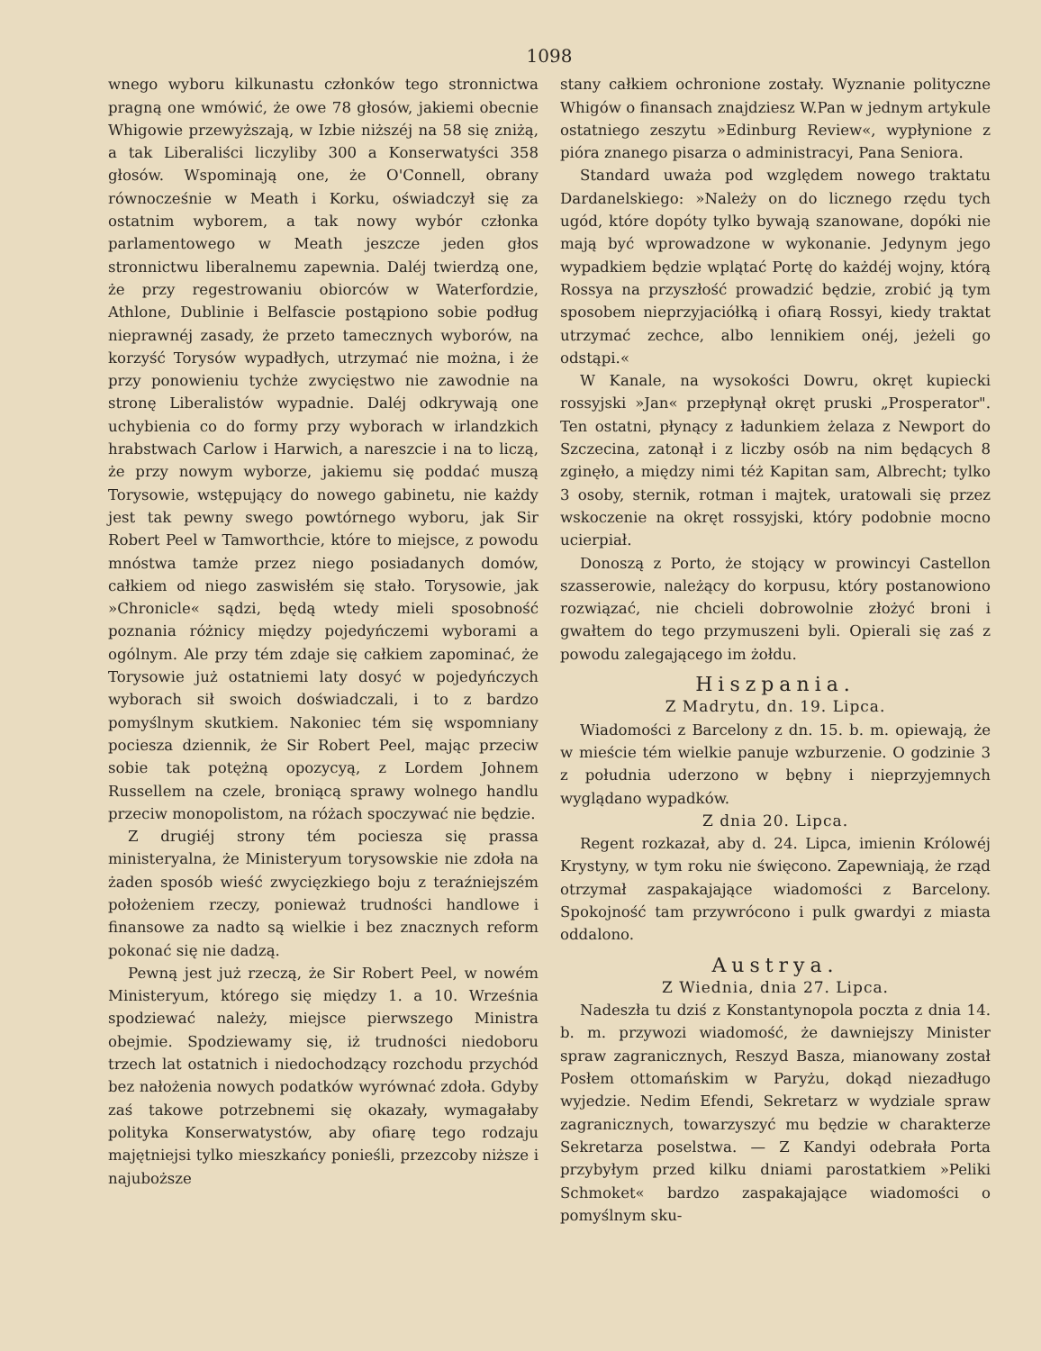1098
wnego wyboru kilkunastu członków tego stronnictwa pragną one wmówić, że owe 78 głosów, jakiemi obecnie Whigowie przewyższają, w Izbie niższéj na 58 się zniżą, a tak Liberaliści liczyliby 300 a Konserwatyści 358 głosów. Wspominają one, że O'Connell, obrany równocześnie w Meath i Korku, oświadczył się za ostatnim wyborem, a tak nowy wybór członka parlamentowego w Meath jeszcze jeden głos stronnictwu liberalnemu zapewnia. Daléj twierdzą one, że przy regestrowaniu obiorców w Waterfordzie, Athlone, Dublinie i Belfascie postąpiono sobie podług nieprawnéj zasady, że przeto tamecznych wyborów, na korzyść Torysów wypadłych, utrzymać nie można, i że przy ponowieniu tychże zwycięstwo nie zawodnie na stronę Liberalistów wypadnie. Daléj odkrywają one uchybienia co do formy przy wyborach w irlandzkich hrabstwach Carlow i Harwich, a nareszcie i na to liczą, że przy nowym wyborze, jakiemu się poddać muszą Torysowie, wstępujący do nowego gabinetu, nie każdy jest tak pewny swego powtórnego wyboru, jak Sir Robert Peel w Tamworthcie, które to miejsce, z powodu mnóstwa tamże przez niego posiadanych domów, całkiem od niego zaswisłém się stało. Torysowie, jak »Chronicle« sądzi, będą wtedy mieli sposobność poznania różnicy między pojedyńczemi wyborami a ogólnym. Ale przy tém zdaje się całkiem zapominać, że Torysowie już ostatniemi laty dosyć w pojedyńczych wyborach sił swoich doświadczali, i to z bardzo pomyślnym skutkiem. Nakoniec tém się wspomniany pociesza dziennik, że Sir Robert Peel, mając przeciw sobie tak potężną opozycyą, z Lordem Johnem Russellem na czele, broniącą sprawy wolnego handlu przeciw monopolistom, na różach spoczywać nie będzie.
Z drugiéj strony tém pociesza się prassa ministeryalna, że Ministeryum torysowskie nie zdoła na żaden sposób wieść zwycięzkiego boju z teraźniejszém położeniem rzeczy, ponieważ trudności handlowe i finansowe za nadto są wielkie i bez znacznych reform pokonać się nie dadzą.
Pewną jest już rzeczą, że Sir Robert Peel, w nowém Ministeryum, którego się między 1. a 10. Września spodziewać należy, miejsce pierwszego Ministra obejmie. Spodziewamy się, iż trudności niedoboru trzech lat ostatnich i niedochodzący rozchodu przychód bez nałożenia nowych podatków wyrównać zdoła. Gdyby zaś takowe potrzebnemi się okazały, wymagałaby polityka Konserwatystów, aby ofiarę tego rodzaju majętniejsi tylko mieszkańcy ponieśli, przezcoby niższe i najuboższe
stany całkiem ochronione zostały. Wyznanie polityczne Whigów o finansach znajdziesz W.Pan w jednym artykule ostatniego zeszytu »Edinburg Review«, wypłynione z pióra znanego pisarza o administracyi, Pana Seniora.
Standard uważa pod względem nowego traktatu Dardanelskiego: »Należy on do licznego rzędu tych ugód, które dopóty tylko bywają szanowane, dopóki nie mają być wprowadzone w wykonanie. Jedynym jego wypadkiem będzie wplątać Portę do każdéj wojny, którą Rossya na przyszłość prowadzić będzie, zrobić ją tym sposobem nieprzyjaciółką i ofiarą Rossyi, kiedy traktat utrzymać zechce, albo lennikiem onéj, jeżeli go odstąpi.«
W Kanale, na wysokości Dowru, okręt kupiecki rossyjski »Jan« przepłynął okręt pruski „Prosperator". Ten ostatni, płynący z ładunkiem żelaza z Newport do Szczecina, zatonął i z liczby osób na nim będących 8 zginęło, a między nimi téż Kapitan sam, Albrecht; tylko 3 osoby, sternik, rotman i majtek, uratowali się przez wskoczenie na okręt rossyjski, który podobnie mocno ucierpiał.
Donoszą z Porto, że stojący w prowincyi Castellon szasserowie, należący do korpusu, który postanowiono rozwiązać, nie chcieli dobrowolnie złożyć broni i gwałtem do tego przymuszeni byli. Opierali się zaś z powodu zalegającego im żołdu.
Hiszpania.
Z Madrytu, dn. 19. Lipca.
Wiadomości z Barcelony z dn. 15. b. m. opiewają, że w mieście tém wielkie panuje wzburzenie. O godzinie 3 z południa uderzono w bębny i nieprzyjemnych wyglądano wypadków.
Z dnia 20. Lipca.
Regent rozkazał, aby d. 24. Lipca, imienin Królowéj Krystyny, w tym roku nie święcono. Zapewniają, że rząd otrzymał zaspakajające wiadomości z Barcelony. Spokojność tam przywrócono i pulk gwardyi z miasta oddalono.
Austrya.
Z Wiednia, dnia 27. Lipca.
Nadeszła tu dziś z Konstantynopola poczta z dnia 14. b. m. przywozi wiadomość, że dawniejszy Minister spraw zagranicznych, Reszyd Basza, mianowany został Posłem ottomańskim w Paryżu, dokąd niezadługo wyjedzie. Nedim Efendi, Sekretarz w wydziale spraw zagranicznych, towarzyszyć mu będzie w charakterze Sekretarza poselstwa. — Z Kandyi odebrała Porta przybyłym przed kilku dniami parostatkiem »Peliki Schmoket« bardzo zaspakajające wiadomości o pomyślnym sku-